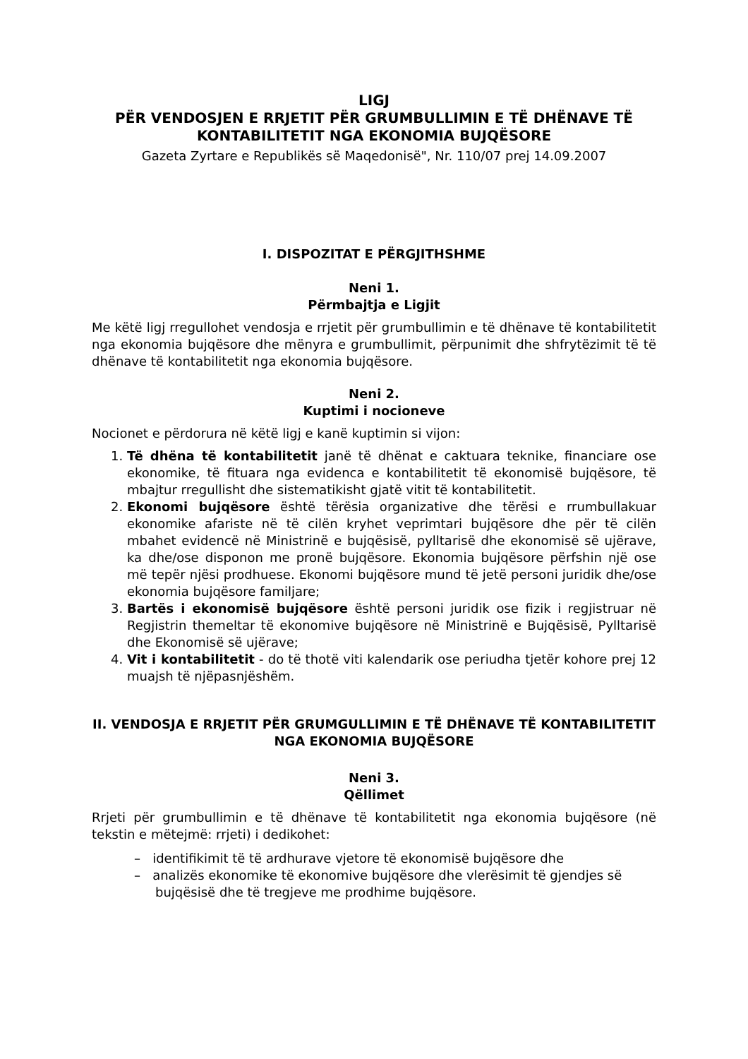LIGJ
PËR VENDOSJEN E RRJETIT PËR GRUMBULLIMIN E TË DHËNAVE TË KONTABILITETIT NGA EKONOMIA BUJQËSORE
Gazeta Zyrtare e Republikës së Maqedonisë", Nr. 110/07 prej 14.09.2007
I. DISPOZITAT E PËRGJITHSHME
Neni 1.
Përmbajtja e Ligjit
Me këtë ligj rregullohet vendosja e rrjetit për grumbullimin e të dhënave të kontabilitetit nga ekonomia bujqësore dhe mënyra e grumbullimit, përpunimit dhe shfrytëzimit të të dhënave të kontabilitetit nga ekonomia bujqësore.
Neni 2.
Kuptimi i nocioneve
Nocionet e përdorura në këtë ligj e kanë kuptimin si vijon:
1. Të dhëna të kontabilitetit janë të dhënat e caktuara teknike, financiare ose ekonomike, të fituara nga evidenca e kontabilitetit të ekonomisë bujqësore, të mbajtur rregullisht dhe sistematikisht gjatë vitit të kontabilitetit.
2. Ekonomi bujqësore është tërësia organizative dhe tërësi e rrumbullakuar ekonomike afariste në të cilën kryhet veprimtari bujqësore dhe për të cilën mbahet evidencë në Ministrinë e bujqësisë, pylltarisë dhe ekonomisë së ujërave, ka dhe/ose disponon me pronë bujqësore. Ekonomia bujqësore përfshin një ose më tepër njësi prodhuese. Ekonomi bujqësore mund të jetë personi juridik dhe/ose ekonomia bujqësore familjare;
3. Bartës i ekonomisë bujqësore është personi juridik ose fizik i regjistruar në Regjistrin themeltar të ekonomive bujqësore në Ministrinë e Bujqësisë, Pylltarisë dhe Ekonomisë së ujërave;
4. Vit i kontabilitetit - do të thotë viti kalendarik ose periudha tjetër kohore prej 12 muajsh të njëpasnjëshëm.
II. VENDOSJA E RRJETIT PËR GRUMGULLIMIN E TË DHËNAVE TË KONTABILITETIT NGA EKONOMIA BUJQËSORE
Neni 3.
Qëllimet
Rrjeti për grumbullimin e të dhënave të kontabilitetit nga ekonomia bujqësore (në tekstin e mëtejmë: rrjeti) i dedikohet:
– identifikimit të të ardhurave vjetore të ekonomisë bujqësore dhe
– analizës ekonomike të ekonomive bujqësore dhe vlerësimit të gjendjes së bujqësisë dhe të tregjeve me prodhime bujqësore.